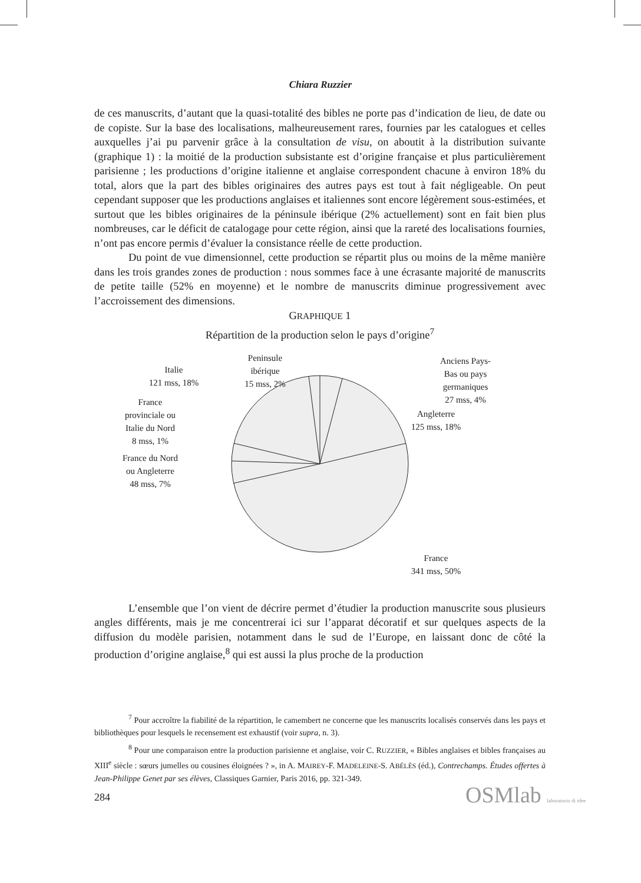Chiara Ruzzier
de ces manuscrits, d’autant que la quasi-totalité des bibles ne porte pas d’indication de lieu, de date ou de copiste. Sur la base des localisations, malheureusement rares, fournies par les catalogues et celles auxquelles j’ai pu parvenir grâce à la consultation de visu, on aboutit à la distribution suivante (graphique 1) : la moitié de la production subsistante est d’origine française et plus particulièrement parisienne ; les productions d’origine italienne et anglaise correspondent chacune à environ 18% du total, alors que la part des bibles originaires des autres pays est tout à fait négligeable. On peut cependant supposer que les productions anglaises et italiennes sont encore légèrement sous-estimées, et surtout que les bibles originaires de la péninsule ibérique (2% actuellement) sont en fait bien plus nombreuses, car le déficit de catalogage pour cette région, ainsi que la rareté des localisations fournies, n’ont pas encore permis d’évaluer la consistance réelle de cette production.
Du point de vue dimensionnel, cette production se répartit plus ou moins de la même manière dans les trois grandes zones de production : nous sommes face à une écrasante majorité de manuscrits de petite taille (52% en moyenne) et le nombre de manuscrits diminue progressivement avec l’accroissement des dimensions.
GRAPHIQUE 1
Répartition de la production selon le pays d’origine<sup>7</sup>
Anciens Pays-
Bas ou pays
germaniques
27 mss, 4%
Angleterre
125 mss, 18%
France
341 mss, 50%
Peninsule
ibérique
15 mss, 2%
Italie
121 mss, 18%
France
provinciale ou
Italie du Nord
8 mss, 1%
France du Nord
ou Angleterre
48 mss, 7%
L’ensemble que l’on vient de décrire permet d’étudier la production manuscrite sous plusieurs angles différents, mais je me concentrerai ici sur l’apparat décoratif et sur quelques aspects de la diffusion du modèle parisien, notamment dans le sud de l’Europe, en laissant donc de côté la production d’origine anglaise,<sup>8</sup> qui est aussi la plus proche de la production
<sup>7</sup> Pour accroître la fiabilité de la répartition, le camembert ne concerne que les manuscrits localisés conservés dans les pays et bibliothèques pour lesquels le recensement est exhaustif (voir supra, n. 3).
<sup>8</sup> Pour une comparaison entre la production parisienne et anglaise, voir C. RUZZIER, « Bibles anglaises et bibles françaises au XIII<sup>e</sup> siècle : sœurs jumelles ou cousines éloignées ? », in A. MAIREY-F. MADELEINE-S. ABÉLÈS (éd.), Contrechamps. Études offertes à Jean-Philippe Genet par ses élèves, Classiques Garnier, Paris 2016, pp. 321-349.
284 OSMlab laboratorio di idee